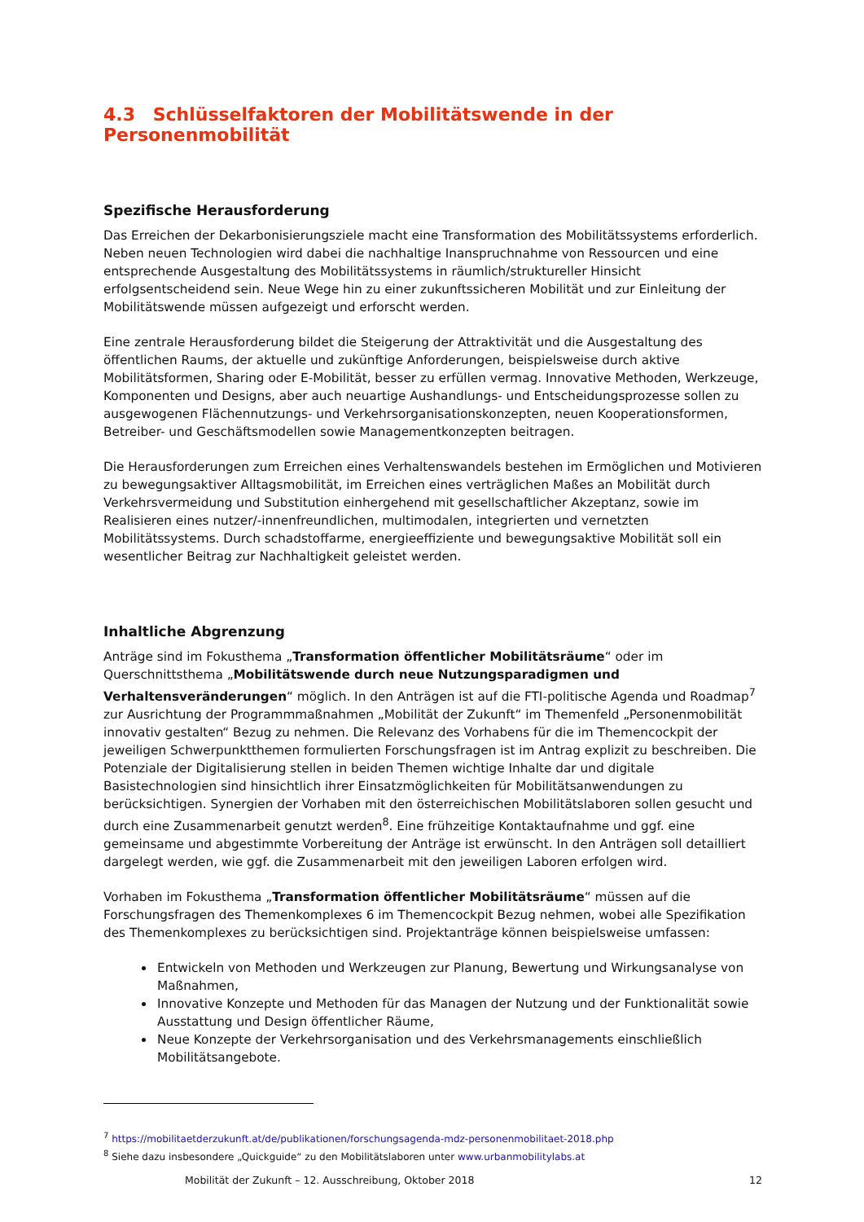4.3 Schlüsselfaktoren der Mobilitätswende in der Personenmobilität
Spezifische Herausforderung
Das Erreichen der Dekarbonisierungsziele macht eine Transformation des Mobilitätssystems erforderlich. Neben neuen Technologien wird dabei die nachhaltige Inanspruchnahme von Ressourcen und eine entsprechende Ausgestaltung des Mobilitätssystems in räumlich/struktureller Hinsicht erfolgsentscheidend sein. Neue Wege hin zu einer zukunftssicheren Mobilität und zur Einleitung der Mobilitätswende müssen aufgezeigt und erforscht werden.
Eine zentrale Herausforderung bildet die Steigerung der Attraktivität und die Ausgestaltung des öffentlichen Raums, der aktuelle und zukünftige Anforderungen, beispielsweise durch aktive Mobilitätsformen, Sharing oder E-Mobilität, besser zu erfüllen vermag. Innovative Methoden, Werkzeuge, Komponenten und Designs, aber auch neuartige Aushandlungs- und Entscheidungsprozesse sollen zu ausgewogenen Flächennutzungs- und Verkehrsorganisationskonzepten, neuen Kooperationsformen, Betreiber- und Geschäftsmodellen sowie Managementkonzepten beitragen.
Die Herausforderungen zum Erreichen eines Verhaltenswandels bestehen im Ermöglichen und Motivieren zu bewegungsaktiver Alltagsmobilität, im Erreichen eines verträglichen Maßes an Mobilität durch Verkehrsvermeidung und Substitution einhergehend mit gesellschaftlicher Akzeptanz, sowie im Realisieren eines nutzer/-innenfreundlichen, multimodalen, integrierten und vernetzten Mobilitätssystems. Durch schadstoffarme, energieeffiziente und bewegungsaktive Mobilität soll ein wesentlicher Beitrag zur Nachhaltigkeit geleistet werden.
Inhaltliche Abgrenzung
Anträge sind im Fokusthema „Transformation öffentlicher Mobilitätsräume“ oder im Querschnittsthema „Mobilitätswende durch neue Nutzungsparadigmen und Verhaltensveränderungen“ möglich. In den Anträgen ist auf die FTI-politische Agenda und Roadmap<sup>7</sup> zur Ausrichtung der Programmmaßnahmen „Mobilität der Zukunft“ im Themenfeld „Personenmobilität innovativ gestalten“ Bezug zu nehmen. Die Relevanz des Vorhabens für die im Themencockpit der jeweiligen Schwerpunktthemen formulierten Forschungsfragen ist im Antrag explizit zu beschreiben. Die Potenziale der Digitalisierung stellen in beiden Themen wichtige Inhalte dar und digitale Basistechnologien sind hinsichtlich ihrer Einsatzmöglichkeiten für Mobilitätsanwendungen zu berücksichtigen. Synergien der Vorhaben mit den österreichischen Mobilitätslaboren sollen gesucht und durch eine Zusammenarbeit genutzt werden<sup>8</sup>. Eine frühzeitige Kontaktaufnahme und ggf. eine gemeinsame und abgestimmte Vorbereitung der Anträge ist erwünscht. In den Anträgen soll detailliert dargelegt werden, wie ggf. die Zusammenarbeit mit den jeweiligen Laboren erfolgen wird.
Vorhaben im Fokusthema „Transformation öffentlicher Mobilitätsräume“ müssen auf die Forschungsfragen des Themenkomplexes 6 im Themencockpit Bezug nehmen, wobei alle Spezifikation des Themenkomplexes zu berücksichtigen sind. Projektanträge können beispielsweise umfassen:
Entwickeln von Methoden und Werkzeugen zur Planung, Bewertung und Wirkungsanalyse von Maßnahmen,
Innovative Konzepte und Methoden für das Managen der Nutzung und der Funktionalität sowie Ausstattung und Design öffentlicher Räume,
Neue Konzepte der Verkehrsorganisation und des Verkehrsmanagements einschließlich Mobilitätsangebote.
<sup>7</sup> https://mobilitaetderzukunft.at/de/publikationen/forschungsagenda-mdz-personenmobilitaet-2018.php
<sup>8</sup> Siehe dazu insbesondere „Quickguide“ zu den Mobilitätslaboren unter www.urbanmobilitylabs.at
Mobilität der Zukunft – 12. Ausschreibung, Oktober 2018 12